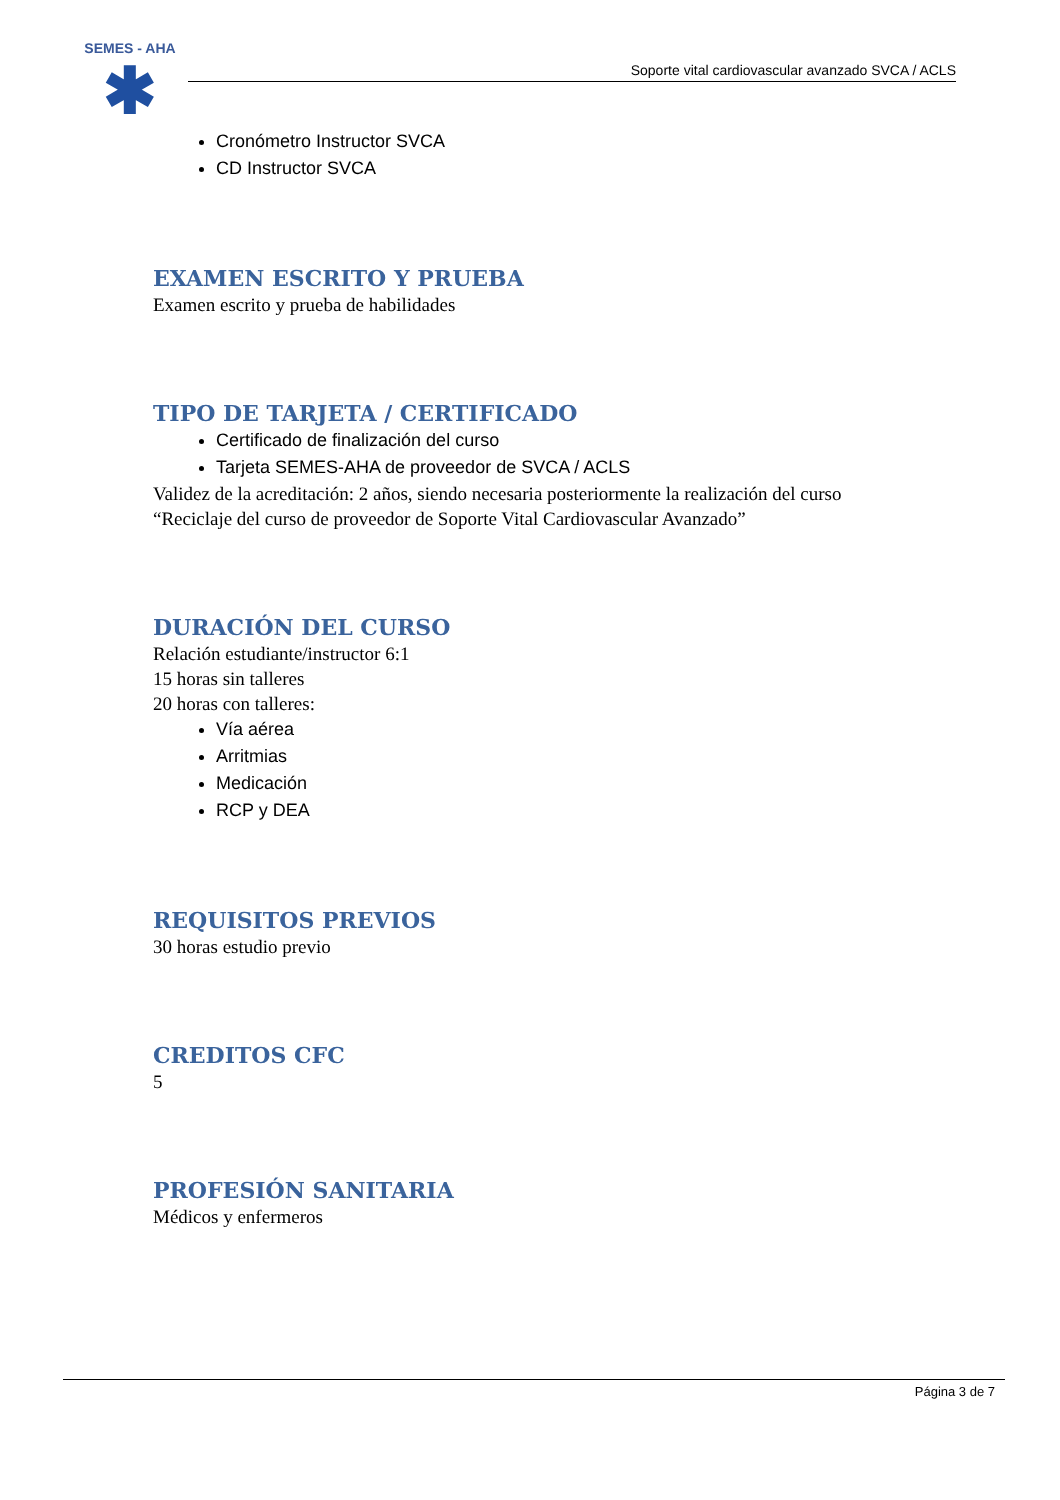SEMES - AHA
✱
Soporte vital cardiovascular avanzado SVCA / ACLS
Cronómetro Instructor SVCA
CD Instructor SVCA
EXAMEN ESCRITO Y PRUEBA
Examen escrito y prueba de habilidades
TIPO DE TARJETA / CERTIFICADO
Certificado de finalización del curso
Tarjeta SEMES-AHA de proveedor de SVCA / ACLS
Validez de la acreditación: 2 años, siendo necesaria posteriormente la realización del curso “Reciclaje del curso de proveedor de Soporte Vital Cardiovascular Avanzado”
DURACIÓN DEL CURSO
Relación estudiante/instructor 6:1
15 horas sin talleres
20 horas con talleres:
Vía aérea
Arritmias
Medicación
RCP y DEA
REQUISITOS PREVIOS
30 horas estudio previo
CREDITOS CFC
5
PROFESIÓN SANITARIA
Médicos y enfermeros
Página 3 de 7